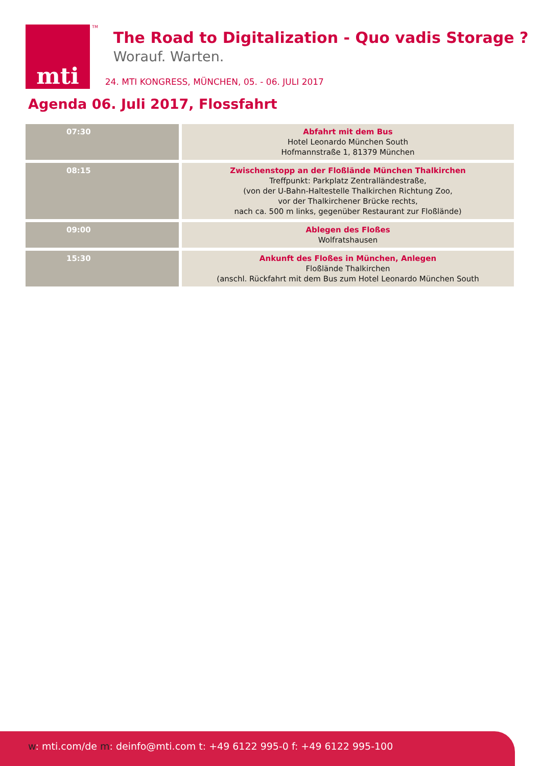mti
TM
The Road to Digitalization - Quo vadis Storage ?
Worauf. Warten.
24. MTI KONGRESS, MÜNCHEN, 05. - 06. JULI 2017
Agenda 06. Juli 2017, Flossfahrt
| 07:30 | Abfahrt mit dem Bus Hotel Leonardo München South Hofmannstraße 1, 81379 München |
| 08:15 | Zwischenstopp an der Floßlände München Thalkirchen Treffpunkt: Parkplatz Zentralländestraße, (von der U-Bahn-Haltestelle Thalkirchen Richtung Zoo, vor der Thalkirchener Brücke rechts, nach ca. 500 m links, gegenüber Restaurant zur Floßlände) |
| 09:00 | Ablegen des Floßes Wolfratshausen |
| 15:30 | Ankunft des Floßes in München, Anlegen Floßlände Thalkirchen (anschl. Rückfahrt mit dem Bus zum Hotel Leonardo München South |
w: mti.com/de m: deinfo@mti.com t: +49 6122 995-0 f: +49 6122 995-100